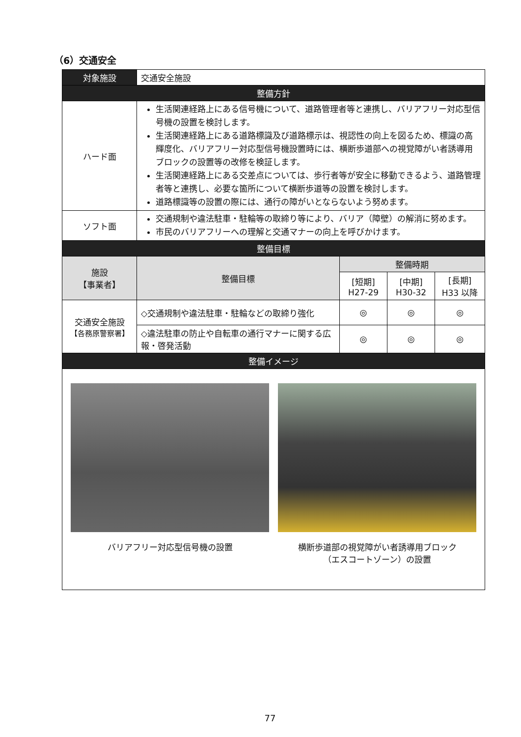（6）交通安全
| 対象施設 | 交通安全施設 | | | |
| 整備方針 | | | | |
| ハード面 | 生活関連経路上にある信号機について、道路管理者等と連携し、バリアフリー対応型信号機の設置を検討します。 生活関連経路上にある道路標識及び道路標示は、視認性の向上を図るため、標識の高輝度化、バリアフリー対応型信号機設置時には、横断歩道部への視覚障がい者誘導用ブロックの設置等の改修を検証します。 生活関連経路上にある交差点については、歩行者等が安全に移動できるよう、道路管理者等と連携し、必要な箇所について横断歩道等の設置を検討します。 道路標識等の設置の際には、通行の障がいとならないよう努めます。 | | | |
| ソフト面 | 交通規制や違法駐車・駐輪等の取締り等により、バリア（障壁）の解消に努めます。 市民のバリアフリーへの理解と交通マナーの向上を呼びかけます。 | | | |
| 整備目標 | | | | |
| 施設 【事業者】 | 整備目標 | 整備時期 | | |
| | | [短期] H27-29 | [中期] H30-32 | [長期] H33 以降 |
| 交通安全施設 【各務原警察署】 | ◇交通規制や違法駐車・駐輪などの取締り強化 | ◎ | ◎ | ◎ |
| | ◇違法駐車の防止や自転車の通行マナーに関する広報・啓発活動 | ◎ | ◎ | ◎ |
| 整備イメージ | | | | |
| バリアフリー対応型信号機の設置 横断歩道部の視覚障がい者誘導用ブロック （エスコートゾーン）の設置 | | | | |
77